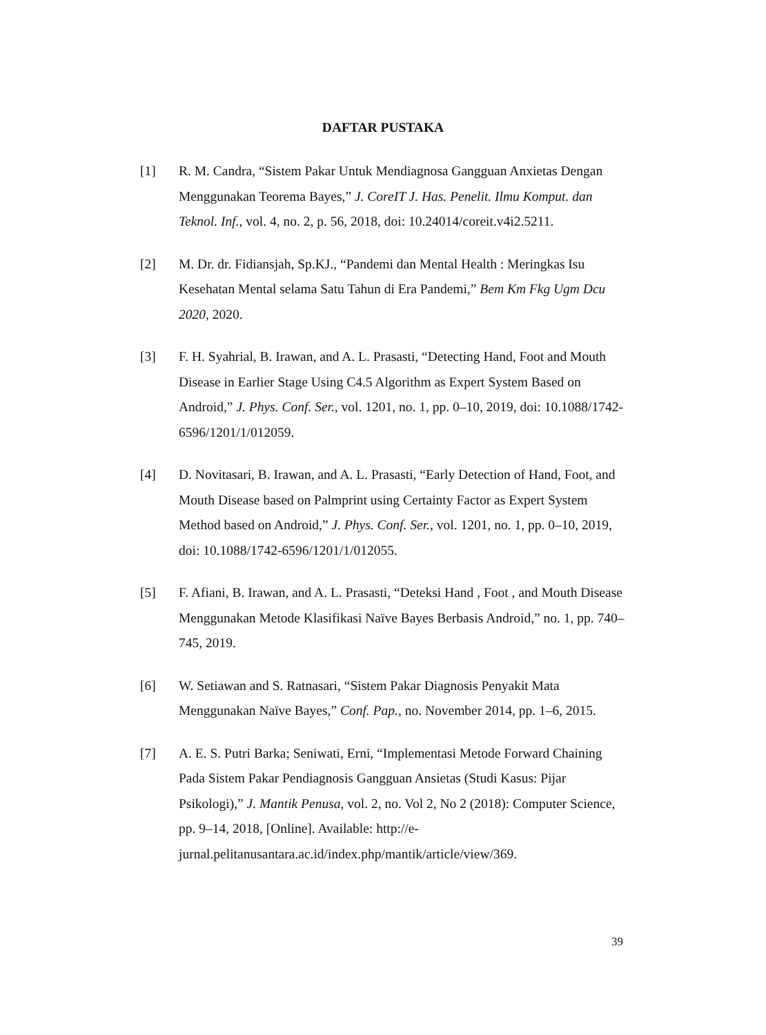DAFTAR PUSTAKA
[1] R. M. Candra, “Sistem Pakar Untuk Mendiagnosa Gangguan Anxietas Dengan Menggunakan Teorema Bayes,” J. CoreIT J. Has. Penelit. Ilmu Komput. dan Teknol. Inf., vol. 4, no. 2, p. 56, 2018, doi: 10.24014/coreit.v4i2.5211.
[2] M. Dr. dr. Fidiansjah, Sp.KJ., “Pandemi dan Mental Health : Meringkas Isu Kesehatan Mental selama Satu Tahun di Era Pandemi,” Bem Km Fkg Ugm Dcu 2020, 2020.
[3] F. H. Syahrial, B. Irawan, and A. L. Prasasti, “Detecting Hand, Foot and Mouth Disease in Earlier Stage Using C4.5 Algorithm as Expert System Based on Android,” J. Phys. Conf. Ser., vol. 1201, no. 1, pp. 0–10, 2019, doi: 10.1088/1742-6596/1201/1/012059.
[4] D. Novitasari, B. Irawan, and A. L. Prasasti, “Early Detection of Hand, Foot, and Mouth Disease based on Palmprint using Certainty Factor as Expert System Method based on Android,” J. Phys. Conf. Ser., vol. 1201, no. 1, pp. 0–10, 2019, doi: 10.1088/1742-6596/1201/1/012055.
[5] F. Afiani, B. Irawan, and A. L. Prasasti, “Deteksi Hand , Foot , and Mouth Disease Menggunakan Metode Klasifikasi Naïve Bayes Berbasis Android,” no. 1, pp. 740–745, 2019.
[6] W. Setiawan and S. Ratnasari, “Sistem Pakar Diagnosis Penyakit Mata Menggunakan Naïve Bayes,” Conf. Pap., no. November 2014, pp. 1–6, 2015.
[7] A. E. S. Putri Barka; Seniwati, Erni, “Implementasi Metode Forward Chaining Pada Sistem Pakar Pendiagnosis Gangguan Ansietas (Studi Kasus: Pijar Psikologi),” J. Mantik Penusa, vol. 2, no. Vol 2, No 2 (2018): Computer Science, pp. 9–14, 2018, [Online]. Available: http://e-jurnal.pelitanusantara.ac.id/index.php/mantik/article/view/369.
39